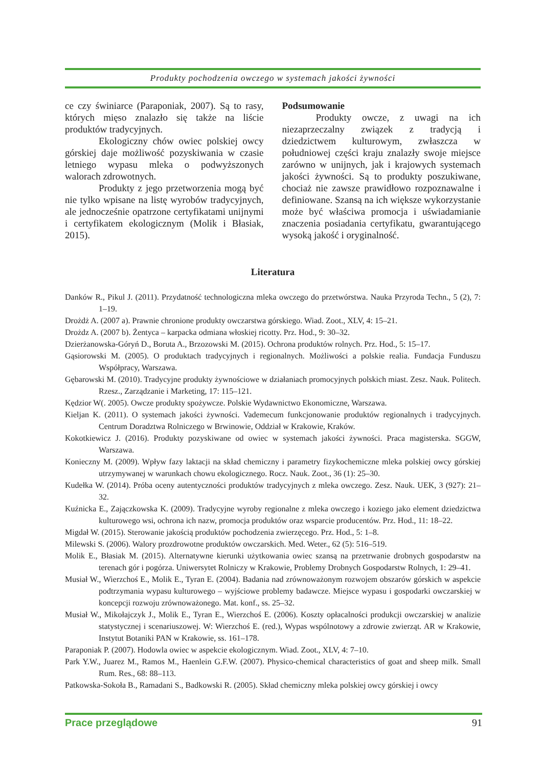Produkty pochodzenia owczego w systemach jakości żywności
ce czy świniarce (Paraponiak, 2007). Są to rasy, których mięso znalazło się także na liście produktów tradycyjnych.
Ekologiczny chów owiec polskiej owcy górskiej daje możliwość pozyskiwania w czasie letniego wypasu mleka o podwyższonych walorach zdrowotnych.
Produkty z jego przetworzenia mogą być nie tylko wpisane na listę wyrobów tradycyjnych, ale jednocześnie opatrzone certyfikatami unijnymi i certyfikatem ekologicznym (Molik i Błasiak, 2015).
Podsumowanie
Produkty owcze, z uwagi na ich niezaprzeczalny związek z tradycją i dziedzictwem kulturowym, zwłaszcza w południowej części kraju znalazły swoje miejsce zarówno w unijnych, jak i krajowych systemach jakości żywności. Są to produkty poszukiwane, chociaż nie zawsze prawidłowo rozpoznawalne i definiowane. Szansą na ich większe wykorzystanie może być właściwa promocja i uświadamianie znaczenia posiadania certyfikatu, gwarantującego wysoką jakość i oryginalność.
Literatura
Danków R., Pikul J. (2011). Przydatność technologiczna mleka owczego do przetwórstwa. Nauka Przyroda Techn., 5 (2), 7: 1–19.
Drożdż A. (2007 a). Prawnie chronione produkty owczarstwa górskiego. Wiad. Zoot., XLV, 4: 15–21.
Drożdz A. (2007 b). Żentyca – karpacka odmiana włoskiej ricotty. Prz. Hod., 9: 30–32.
Dzierżanowska-Góryń D., Boruta A., Brzozowski M. (2015). Ochrona produktów rolnych. Prz. Hod., 5: 15–17.
Gąsiorowski M. (2005). O produktach tradycyjnych i regionalnych. Możliwości a polskie realia. Fundacja Funduszu Współpracy, Warszawa.
Gębarowski M. (2010). Tradycyjne produkty żywnościowe w działaniach promocyjnych polskich miast. Zesz. Nauk. Politech. Rzesz., Zarządzanie i Marketing, 17: 115–121.
Kędzior W(. 2005). Owcze produkty spożywcze. Polskie Wydawnictwo Ekonomiczne, Warszawa.
Kieljan K. (2011). O systemach jakości żywności. Vademecum funkcjonowanie produktów regionalnych i tradycyjnych. Centrum Doradztwa Rolniczego w Brwinowie, Oddział w Krakowie, Kraków.
Kokotkiewicz J. (2016). Produkty pozyskiwane od owiec w systemach jakości żywności. Praca magisterska. SGGW, Warszawa.
Konieczny M. (2009). Wpływ fazy laktacji na skład chemiczny i parametry fizykochemiczne mleka polskiej owcy górskiej utrzymywanej w warunkach chowu ekologicznego. Rocz. Nauk. Zoot., 36 (1): 25–30.
Kudełka W. (2014). Próba oceny autentyczności produktów tradycyjnych z mleka owczego. Zesz. Nauk. UEK, 3 (927): 21–32.
Kuźnicka E., Zającz­kowska K. (2009). Tradycyjne wyroby regionalne z mleka owczego i koziego jako element dziedzictwa kulturowego wsi, ochrona ich nazw, promocja produktów oraz wsparcie producentów. Prz. Hod., 11: 18–22.
Migdał W. (2015). Sterowanie jakością produktów pochodzenia zwierzęcego. Prz. Hod., 5: 1–8.
Milewski S. (2006). Walory prozdrowotne produktów owczarskich. Med. Weter., 62 (5): 516–519.
Molik E., Błasiak M. (2015). Alternatywne kierunki użytkowania owiec szansą na przetrwanie drobnych gospodarstw na terenach gór i pogórza. Uniwersytet Rolniczy w Krakowie, Problemy Drobnych Gospodarstw Rolnych, 1: 29–41.
Musiał W., Wierzchoś E., Molik E., Tyran E. (2004). Badania nad zrównoważonym rozwojem obszarów górskich w aspekcie podtrzymania wypasu kulturowego – wyjściowe problemy badawcze. Miejsce wypasu i gospodarki owczarskiej w koncepcji rozwoju zrównoważonego. Mat. konf., ss. 25–32.
Musiał W., Mikołajczyk J., Molik E., Tyran E., Wierzchoś E. (2006). Koszty opłacalności produkcji owczarskiej w analizie statystycznej i scenariuszowej. W: Wierzchoś E. (red.), Wypas wspólnotowy a zdrowie zwierząt. AR w Krakowie, Instytut Botaniki PAN w Krakowie, ss. 161–178.
Paraponiak P. (2007). Hodowla owiec w aspekcie ekologicznym. Wiad. Zoot., XLV, 4: 7–10.
Park Y.W., Juarez M., Ramos M., Haenlein G.F.W. (2007). Physico-chemical characteristics of goat and sheep milk. Small Rum. Res., 68: 88–113.
Patkowska-Sokoła B., Ramadani S., Badkowski R. (2005). Skład chemiczny mleka polskiej owcy górskiej i owcy
Prace przeglądowe 91